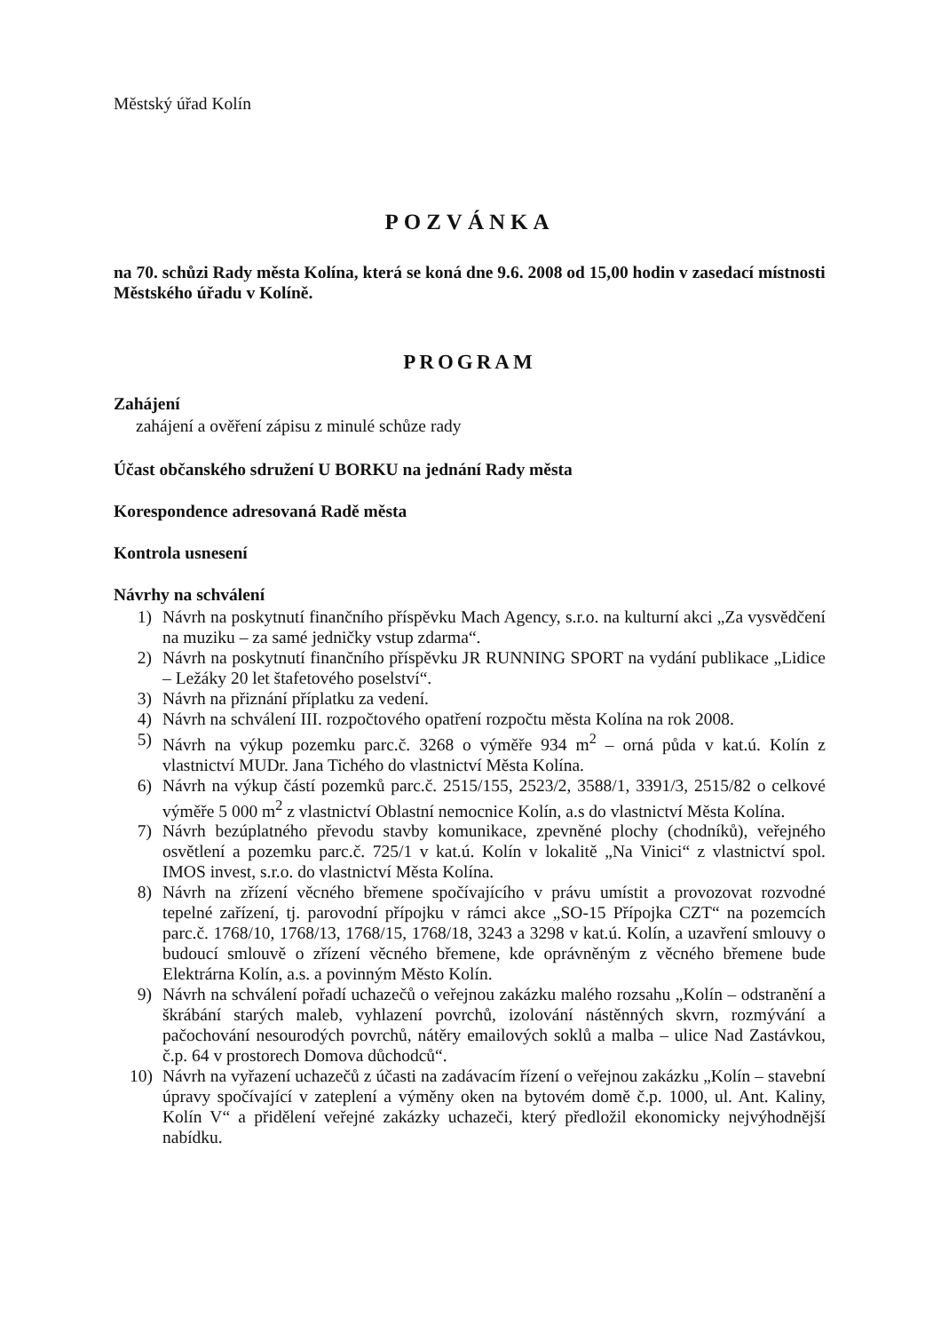Městský úřad Kolín
POZVÁNKA
na 70. schůzi Rady města Kolína, která se koná dne 9.6. 2008 od 15,00 hodin v zasedací místnosti Městského úřadu v Kolíně.
PROGRAM
Zahájení
zahájení a ověření zápisu z minulé schůze rady
Účast občanského sdružení U BORKU na jednání Rady města
Korespondence adresovaná Radě města
Kontrola usnesení
Návrhy na schválení
1) Návrh na poskytnutí finančního příspěvku Mach Agency, s.r.o. na kulturní akci „Za vysvědčení na muziku – za samé jedničky vstup zdarma“.
2) Návrh na poskytnutí finančního příspěvku JR RUNNING SPORT na vydání publikace „Lidice – Ležáky 20 let štafetového poselství“.
3) Návrh na přiznání příplatku za vedení.
4) Návrh na schválení III. rozpočtového opatření rozpočtu města Kolína na rok 2008.
5) Návrh na výkup pozemku parc.č. 3268 o výměře 934 m<sup>2</sup> – orná půda v kat.ú. Kolín z vlastnictví MUDr. Jana Tichého do vlastnictví Města Kolína.
6) Návrh na výkup částí pozemků parc.č. 2515/155, 2523/2, 3588/1, 3391/3, 2515/82 o celkové výměře 5 000 m<sup>2</sup> z vlastnictví Oblastní nemocnice Kolín, a.s do vlastnictví Města Kolína.
7) Návrh bezúplatného převodu stavby komunikace, zpevněné plochy (chodníků), veřejného osvětlení a pozemku parc.č. 725/1 v kat.ú. Kolín v lokalitě „Na Vinici“ z vlastnictví spol. IMOS invest, s.r.o. do vlastnictví Města Kolína.
8) Návrh na zřízení věcného břemene spočívajícího v právu umístit a provozovat rozvodné tepelné zařízení, tj. parovodní přípojku v rámci akce „SO-15 Přípojka CZT“ na pozemcích parc.č. 1768/10, 1768/13, 1768/15, 1768/18, 3243 a 3298 v kat.ú. Kolín, a uzavření smlouvy o budoucí smlouvě o zřízení věcného břemene, kde oprávněným z věcného břemene bude Elektrárna Kolín, a.s. a povinným Město Kolín.
9) Návrh na schválení pořadí uchazečů o veřejnou zakázku malého rozsahu „Kolín – odstranění a škrábání starých maleb, vyhlazení povrchů, izolování nástěnných skvrn, rozmývání a pačochování nesourodých povrchů, nátěry emailových soklů a malba – ulice Nad Zastávkou, č.p. 64 v prostorech Domova důchodců“.
10) Návrh na vyřazení uchazečů z účasti na zadávacím řízení o veřejnou zakázku „Kolín – stavební úpravy spočívající v zateplení a výměny oken na bytovém domě č.p. 1000, ul. Ant. Kaliny, Kolín V“ a přidělení veřejné zakázky uchazeči, který předložil ekonomicky nejvýhodnější nabídku.